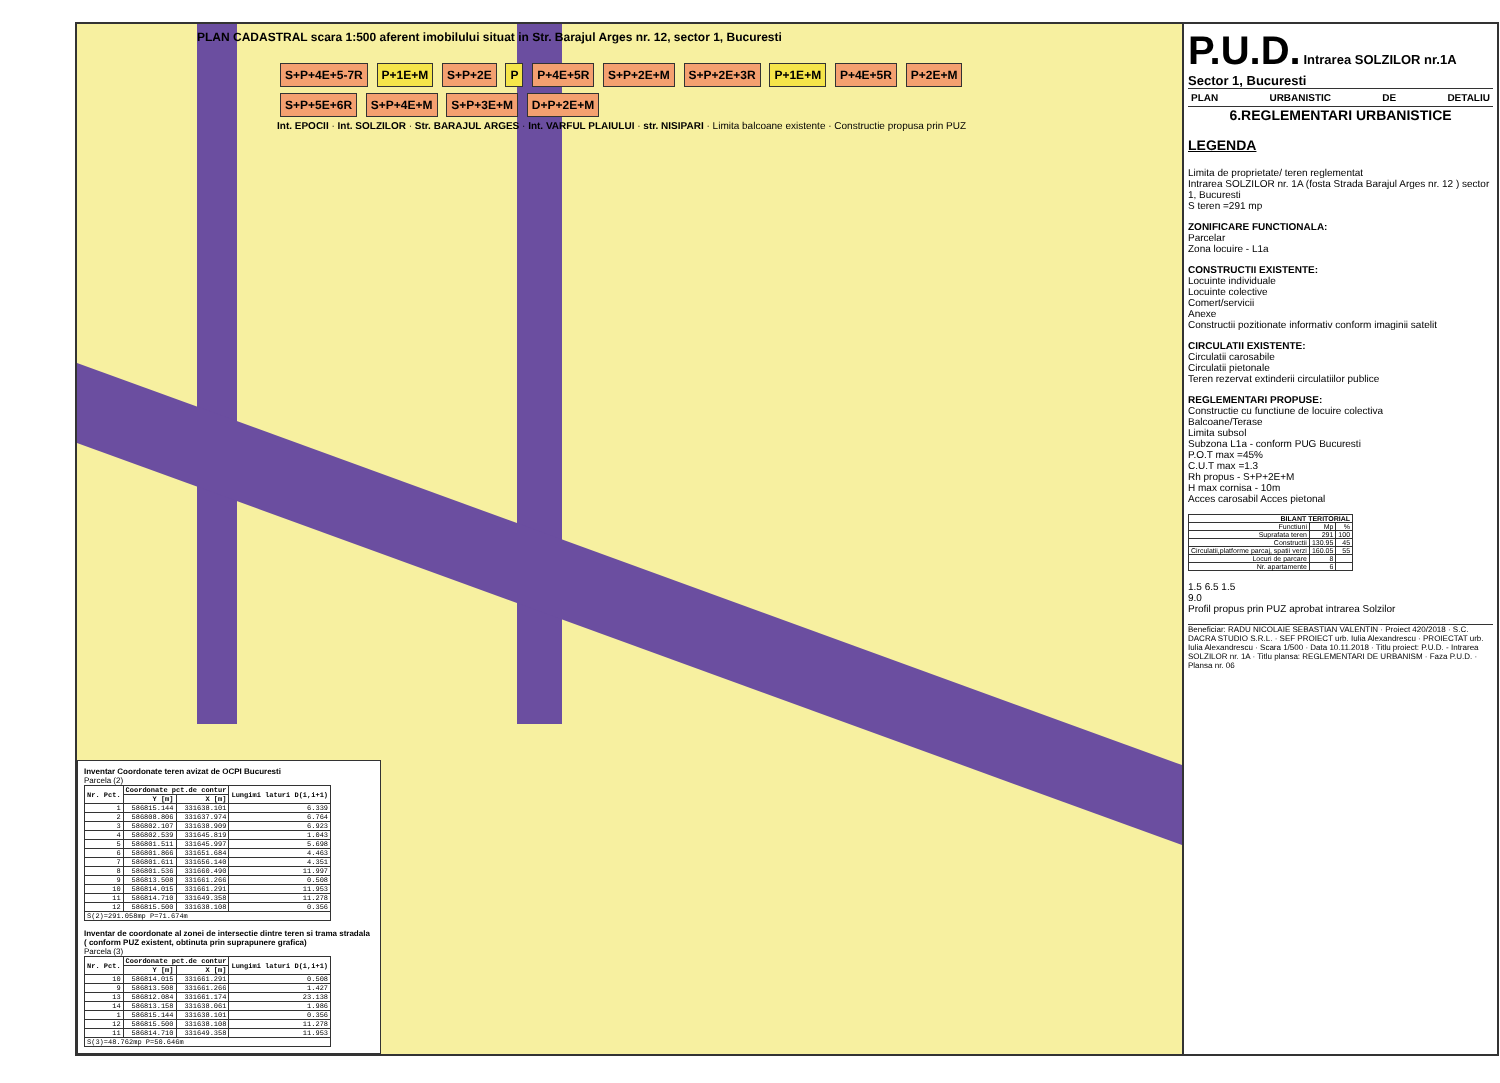PLAN CADASTRAL scara 1:500 aferent imobilului situat in Str. Barajul Arges nr. 12, sector 1, Bucuresti
S+P+4E+5-7R P+1E+M S+P+2E P P+4E+5R S+P+2E+M S+P+2E+3R P+1E+M P+4E+5R P+2E+M S+P+5E+6R S+P+4E+M S+P+3E+M D+P+2E+M
Int. EPOCII · Int. SOLZILOR · Str. BARAJUL ARGES · Int. VARFUL PLAIULUI · str. NISIPARI · Limita balcoane existente · Constructie propusa prin PUZ
Inventar Coordonate teren avizat de OCPI Bucuresti
Parcela (2)
| Nr. Pct. | Coordonate pct.de contur | | Lungimi laturi D(i,i+1) |
| --- | --- | --- | --- |
| | Y [m] | X [m] | |
| 1 | 586815.144 | 331638.101 | 6.339 |
| 2 | 586808.806 | 331637.974 | 6.764 |
| 3 | 586802.107 | 331638.909 | 6.923 |
| 4 | 586802.539 | 331645.819 | 1.043 |
| 5 | 586801.511 | 331645.997 | 5.698 |
| 6 | 586801.866 | 331651.684 | 4.463 |
| 7 | 586801.611 | 331656.140 | 4.351 |
| 8 | 586801.536 | 331660.490 | 11.997 |
| 9 | 586813.508 | 331661.266 | 0.508 |
| 10 | 586814.015 | 331661.291 | 11.953 |
| 11 | 586814.710 | 331649.358 | 11.278 |
| 12 | 586815.500 | 331638.108 | 0.356 |
| S(2)=291.058mp P=71.674m | | | |
Inventar de coordonate al zonei de intersectie dintre teren si trama stradala ( conform PUZ existent, obtinuta prin suprapunere grafica)
Parcela (3)
| Nr. Pct. | Coordonate pct.de contur | | Lungimi laturi D(i,i+1) |
| --- | --- | --- | --- |
| | Y [m] | X [m] | |
| 10 | 586814.015 | 331661.291 | 0.508 |
| 9 | 586813.508 | 331661.266 | 1.427 |
| 13 | 586812.084 | 331661.174 | 23.138 |
| 14 | 586813.158 | 331638.061 | 1.986 |
| 1 | 586815.144 | 331638.101 | 0.356 |
| 12 | 586815.500 | 331638.108 | 11.278 |
| 11 | 586814.710 | 331649.358 | 11.953 |
| S(3)=48.762mp P=50.646m | | | |
P.U.D. Intrarea SOLZILOR nr.1A Sector 1, Bucuresti
PLAN URBANISTIC DE DETALIU
6.REGLEMENTARI URBANISTICE
LEGENDA
Limita de proprietate/ teren reglementat
Intrarea SOLZILOR nr. 1A (fosta Strada Barajul Arges nr. 12 ) sector 1, Bucuresti
S teren =291 mp
ZONIFICARE FUNCTIONALA:
Parcelar
Zona locuire - L1a
CONSTRUCTII EXISTENTE:
Locuinte individuale
Locuinte colective
Comert/servicii
Anexe
Constructii pozitionate informativ conform imaginii satelit
CIRCULATII EXISTENTE:
Circulatii carosabile
Circulatii pietonale
Teren rezervat extinderii circulatiilor publice
REGLEMENTARI PROPUSE:
Constructie cu functiune de locuire colectiva
Balcoane/Terase
Limita subsol
Subzona L1a - conform PUG Bucuresti
P.O.T max =45%
C.U.T max =1.3
Rh propus - S+P+2E+M
H max cornisa - 10m
Acces carosabil Acces pietonal
| BILANT TERITORIAL | | |
| --- | --- | --- |
| Functiuni | Mp | % |
| Suprafata teren | 291 | 100 |
| Constructii | 130.95 | 45 |
| Circulatii,platforme parcaj, spatii verzi | 160.05 | 55 |
| Locuri de parcare | 8 | |
| Nr. apartamente | 6 | |
1.5 6.5 1.5
9.0
Profil propus prin PUZ aprobat intrarea Solzilor
Beneficiar: RADU NICOLAIE SEBASTIAN VALENTIN · Proiect 420/2018 · S.C. DACRA STUDIO S.R.L. · SEF PROIECT urb. Iulia Alexandrescu · PROIECTAT urb. Iulia Alexandrescu · Scara 1/500 · Data 10.11.2018 · Titlu proiect: P.U.D. - Intrarea SOLZILOR nr. 1A · Titlu plansa: REGLEMENTARI DE URBANISM · Faza P.U.D. · Plansa nr. 06